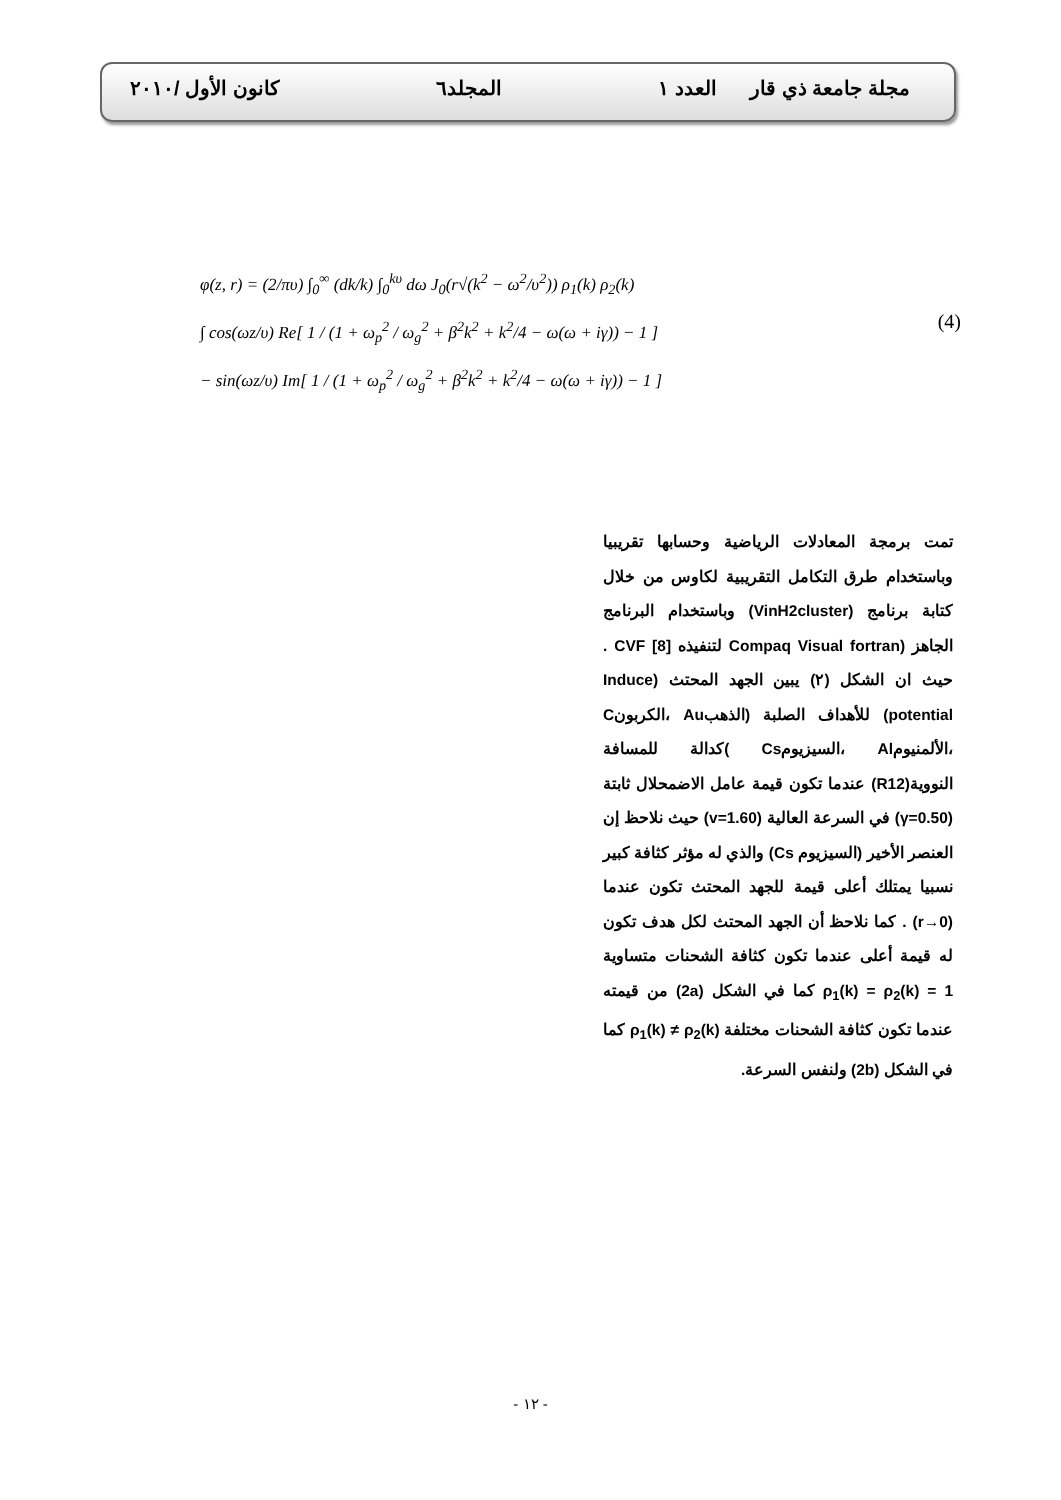مجلة جامعة ذي قار العدد ١ المجلد٦ كانون الأول /٢٠١٠
φ(z, r) = (2/πυ) ∫<sub>0</sub><sup>∞</sup> (dk/k) ∫<sub>0</sub><sup>kυ</sup> dω J<sub>0</sub>(r√(k<sup>2</sup> − ω<sup>2</sup>/υ<sup>2</sup>)) ρ<sub>1</sub>(k) ρ<sub>2</sub>(k)
∫ cos(ωz/υ) Re[ 1 / (1 + ω<sub>p</sub><sup>2</sup> / ω<sub>g</sub><sup>2</sup> + β<sup>2</sup>k<sup>2</sup> + k<sup>2</sup>/4 − ω(ω + iγ)) − 1 ]
− sin(ωz/υ) Im[ 1 / (1 + ω<sub>p</sub><sup>2</sup> / ω<sub>g</sub><sup>2</sup> + β<sup>2</sup>k<sup>2</sup> + k<sup>2</sup>/4 − ω(ω + iγ)) − 1 ]
(4)
تمت برمجة المعادلات الرياضية وحسابها تقريبيا وباستخدام طرق التكامل التقريبية لكاوس من خلال كتابة برنامج (VinH2cluster) وباستخدام البرنامج الجاهز (Compaq Visual fortran لتنفيذه CVF [8] . حيث ان الشكل (٢) يبين الجهد المحتث (Induce potential) للأهداف الصلبة (الذهبAu ،الكربونC ،الألمنيومAl ،السيزيومCs )كدالة للمسافة النووية(R12) عندما تكون قيمة عامل الاضمحلال ثابتة (γ=0.50) في السرعة العالية (v=1.60) حيث نلاحظ إن العنصر الأخير (السيزيوم Cs) والذي له مؤثر كثافة كبير نسبيا يمتلك أعلى قيمة للجهد المحتث تكون عندما (r→0) . كما نلاحظ أن الجهد المحتث لكل هدف تكون له قيمة أعلى عندما تكون كثافة الشحنات متساوية ρ<sub>1</sub>(k) = ρ<sub>2</sub>(k) = 1 كما في الشكل (2a) من قيمته عندما تكون كثافة الشحنات مختلفة ρ<sub>1</sub>(k) ≠ ρ<sub>2</sub>(k) كما في الشكل (2b) ولنفس السرعة.
- ١٢ -